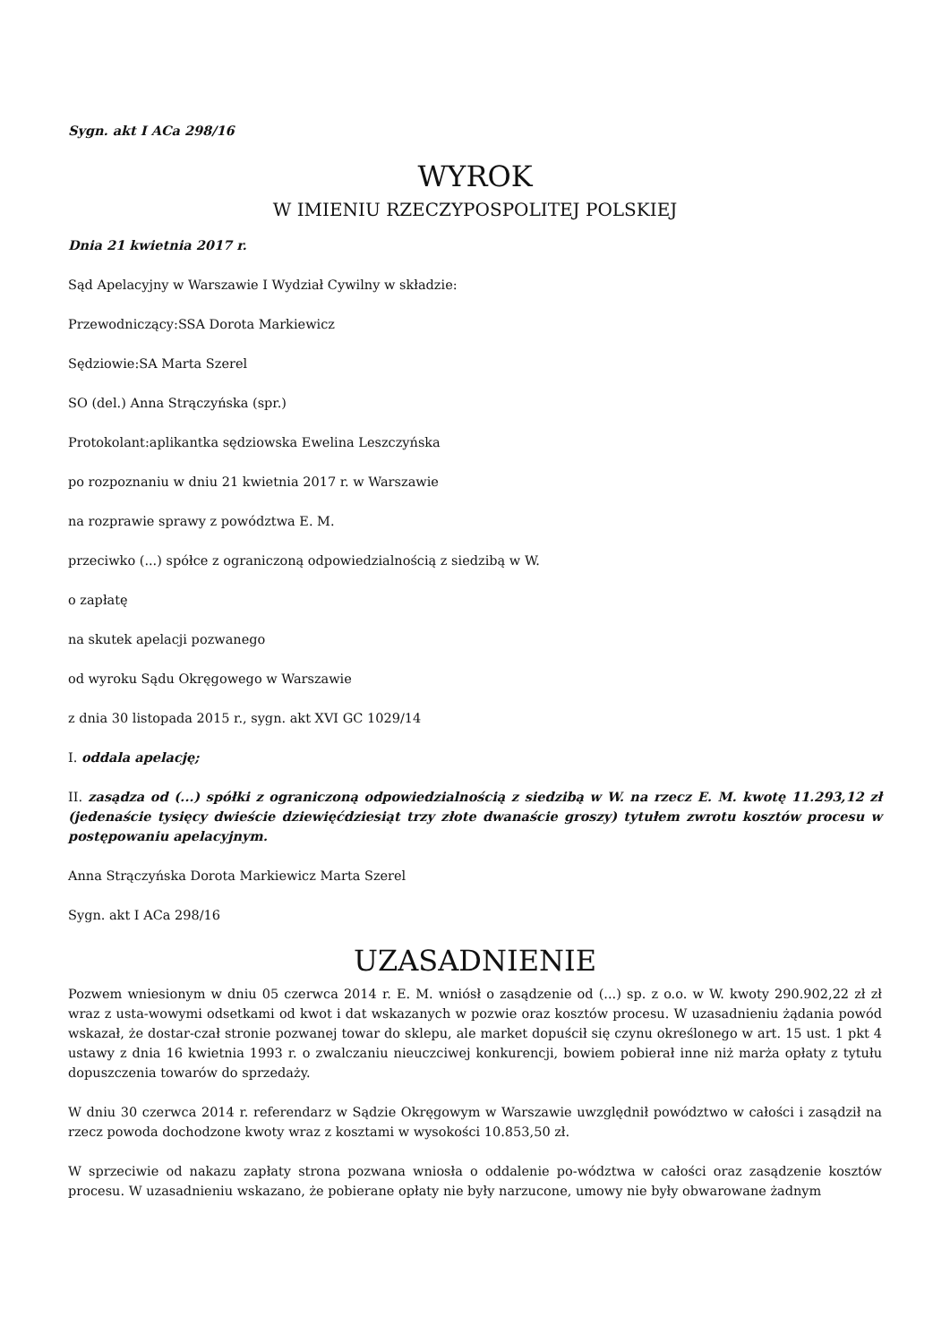Sygn. akt I ACa 298/16
WYROK
W IMIENIU RZECZYPOSPOLITEJ POLSKIEJ
Dnia 21 kwietnia 2017 r.
Sąd Apelacyjny w Warszawie I Wydział Cywilny w składzie:
Przewodniczący:SSA Dorota Markiewicz
Sędziowie:SA Marta Szerel
SO (del.) Anna Strączyńska (spr.)
Protokolant:aplikantka sędziowska Ewelina Leszczyńska
po rozpoznaniu w dniu 21 kwietnia 2017 r. w Warszawie
na rozprawie sprawy z powództwa E. M.
przeciwko (...) spółce z ograniczoną odpowiedzialnością z siedzibą w W.
o zapłatę
na skutek apelacji pozwanego
od wyroku Sądu Okręgowego w Warszawie
z dnia 30 listopada 2015 r., sygn. akt XVI GC 1029/14
I. oddala apelację;
II. zasądza od (...) spółki z ograniczoną odpowiedzialnością z siedzibą w W. na rzecz E. M. kwotę 11.293,12 zł (jedenaście tysięcy dwieście dziewięćdziesiąt trzy złote dwanaście groszy) tytułem zwrotu kosztów procesu w postępowaniu apelacyjnym.
Anna Strączyńska Dorota Markiewicz Marta Szerel
Sygn. akt I ACa 298/16
UZASADNIENIE
Pozwem wniesionym w dniu 05 czerwca 2014 r. E. M. wniósł o zasądzenie od (...) sp. z o.o. w W. kwoty 290.902,22 zł zł wraz z usta-wowymi odsetkami od kwot i dat wskazanych w pozwie oraz kosztów procesu. W uzasadnieniu żądania powód wskazał, że dostar-czał stronie pozwanej towar do sklepu, ale market dopuścił się czynu określonego w art. 15 ust. 1 pkt 4 ustawy z dnia 16 kwietnia 1993 r. o zwalczaniu nieuczciwej konkurencji, bowiem pobierał inne niż marża opłaty z tytułu dopuszczenia towarów do sprzedaży.
W dniu 30 czerwca 2014 r. referendarz w Sądzie Okręgowym w Warszawie uwzględnił powództwo w całości i zasądził na rzecz powoda dochodzone kwoty wraz z kosztami w wysokości 10.853,50 zł.
W sprzeciwie od nakazu zapłaty strona pozwana wniosła o oddalenie po-wództwa w całości oraz zasądzenie kosztów procesu. W uzasadnieniu wskazano, że pobierane opłaty nie były narzucone, umowy nie były obwarowane żadnym